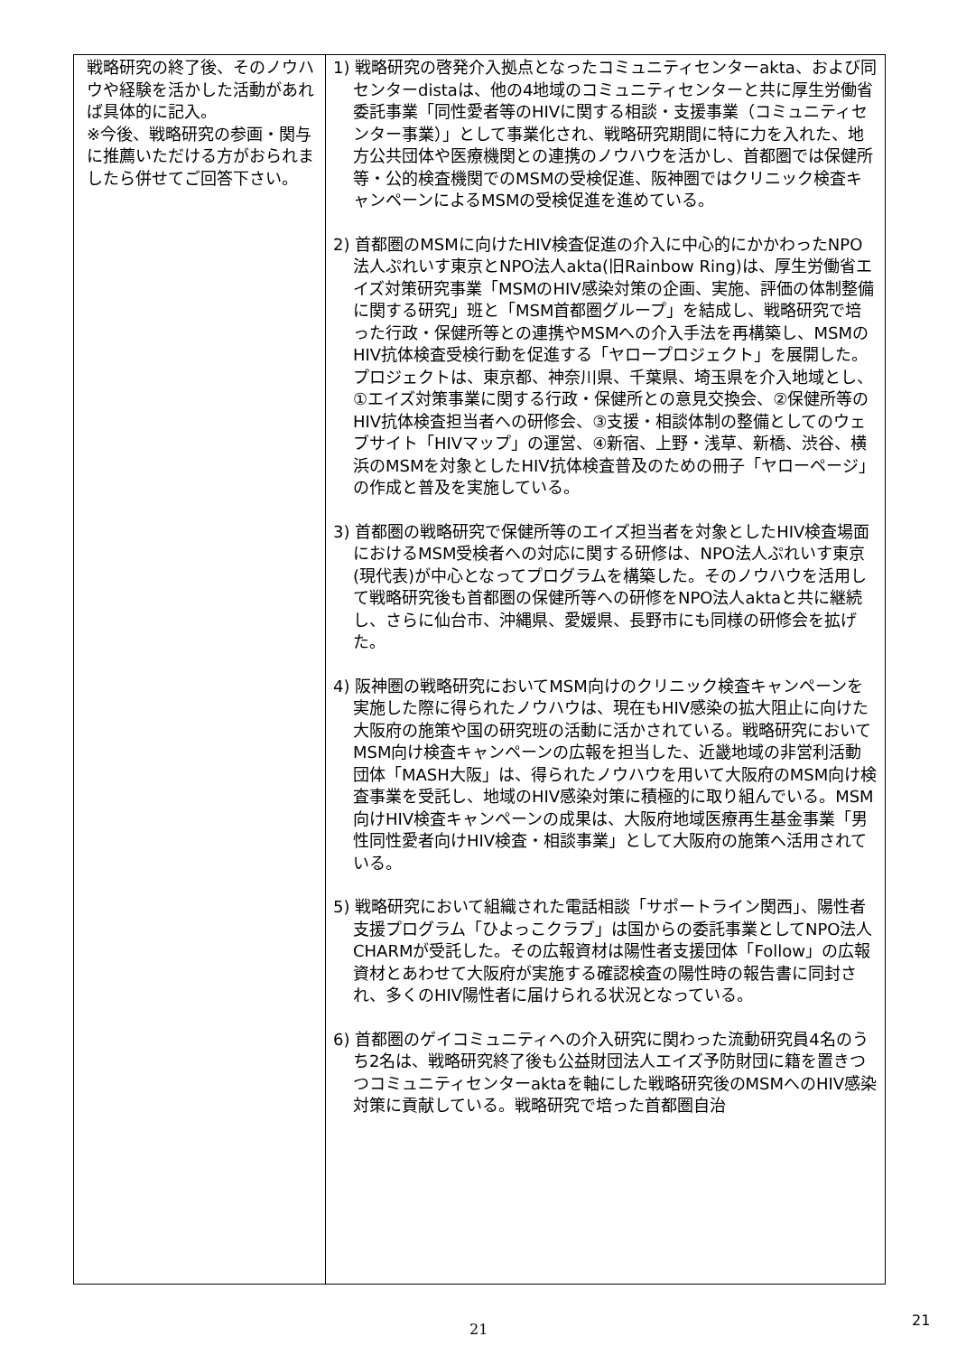| 戦略研究の終了後、そのノウハウや経験を活かした活動があれば具体的に記入。 ※今後、戦略研究の参画・関与に推薦いただける方がおられましたら併せてご回答下さい。 | 1) 戦略研究の啓発介入拠点となったコミュニティセンターakta、および同センターdistaは、他の4地域のコミュニティセンターと共に厚生労働省委託事業「同性愛者等のHIVに関する相談・支援事業（コミュニティセンター事業）」として事業化され、戦略研究期間に特に力を入れた、地方公共団体や医療機関との連携のノウハウを活かし、首都圏では保健所等・公的検査機関でのMSMの受検促進、阪神圏ではクリニック検査キャンペーンによるMSMの受検促進を進めている。 2) 首都圏のMSMに向けたHIV検査促進の介入に中心的にかかわったNPO法人ぷれいす東京とNPO法人akta(旧Rainbow Ring)は、厚生労働省エイズ対策研究事業「MSMのHIV感染対策の企画、実施、評価の体制整備に関する研究」班と「MSM首都圏グループ」を結成し、戦略研究で培った行政・保健所等との連携やMSMへの介入手法を再構築し、MSMのHIV抗体検査受検行動を促進する「ヤロープロジェクト」を展開した。プロジェクトは、東京都、神奈川県、千葉県、埼玉県を介入地域とし、①エイズ対策事業に関する行政・保健所との意見交換会、②保健所等のHIV抗体検査担当者への研修会、③支援・相談体制の整備としてのウェブサイト「HIVマップ」の運営、④新宿、上野・浅草、新橋、渋谷、横浜のMSMを対象としたHIV抗体検査普及のための冊子「ヤローページ」の作成と普及を実施している。 3) 首都圏の戦略研究で保健所等のエイズ担当者を対象としたHIV検査場面におけるMSM受検者への対応に関する研修は、NPO法人ぷれいす東京(現代表)が中心となってプログラムを構築した。そのノウハウを活用して戦略研究後も首都圏の保健所等への研修をNPO法人aktaと共に継続し、さらに仙台市、沖縄県、愛媛県、長野市にも同様の研修会を拡げた。 4) 阪神圏の戦略研究においてMSM向けのクリニック検査キャンペーンを実施した際に得られたノウハウは、現在もHIV感染の拡大阻止に向けた大阪府の施策や国の研究班の活動に活かされている。戦略研究においてMSM向け検査キャンペーンの広報を担当した、近畿地域の非営利活動団体「MASH大阪」は、得られたノウハウを用いて大阪府のMSM向け検査事業を受託し、地域のHIV感染対策に積極的に取り組んでいる。MSM向けHIV検査キャンペーンの成果は、大阪府地域医療再生基金事業「男性同性愛者向けHIV検査・相談事業」として大阪府の施策へ活用されている。 5) 戦略研究において組織された電話相談「サポートライン関西」、陽性者支援プログラム「ひよっこクラブ」は国からの委託事業としてNPO法人CHARMが受託した。その広報資材は陽性者支援団体「Follow」の広報資材とあわせて大阪府が実施する確認検査の陽性時の報告書に同封され、多くのHIV陽性者に届けられる状況となっている。 6) 首都圏のゲイコミュニティへの介入研究に関わった流動研究員4名のうち2名は、戦略研究終了後も公益財団法人エイズ予防財団に籍を置きつつコミュニティセンターaktaを軸にした戦略研究後のMSMへのHIV感染対策に貢献している。戦略研究で培った首都圏自治 |
21
21